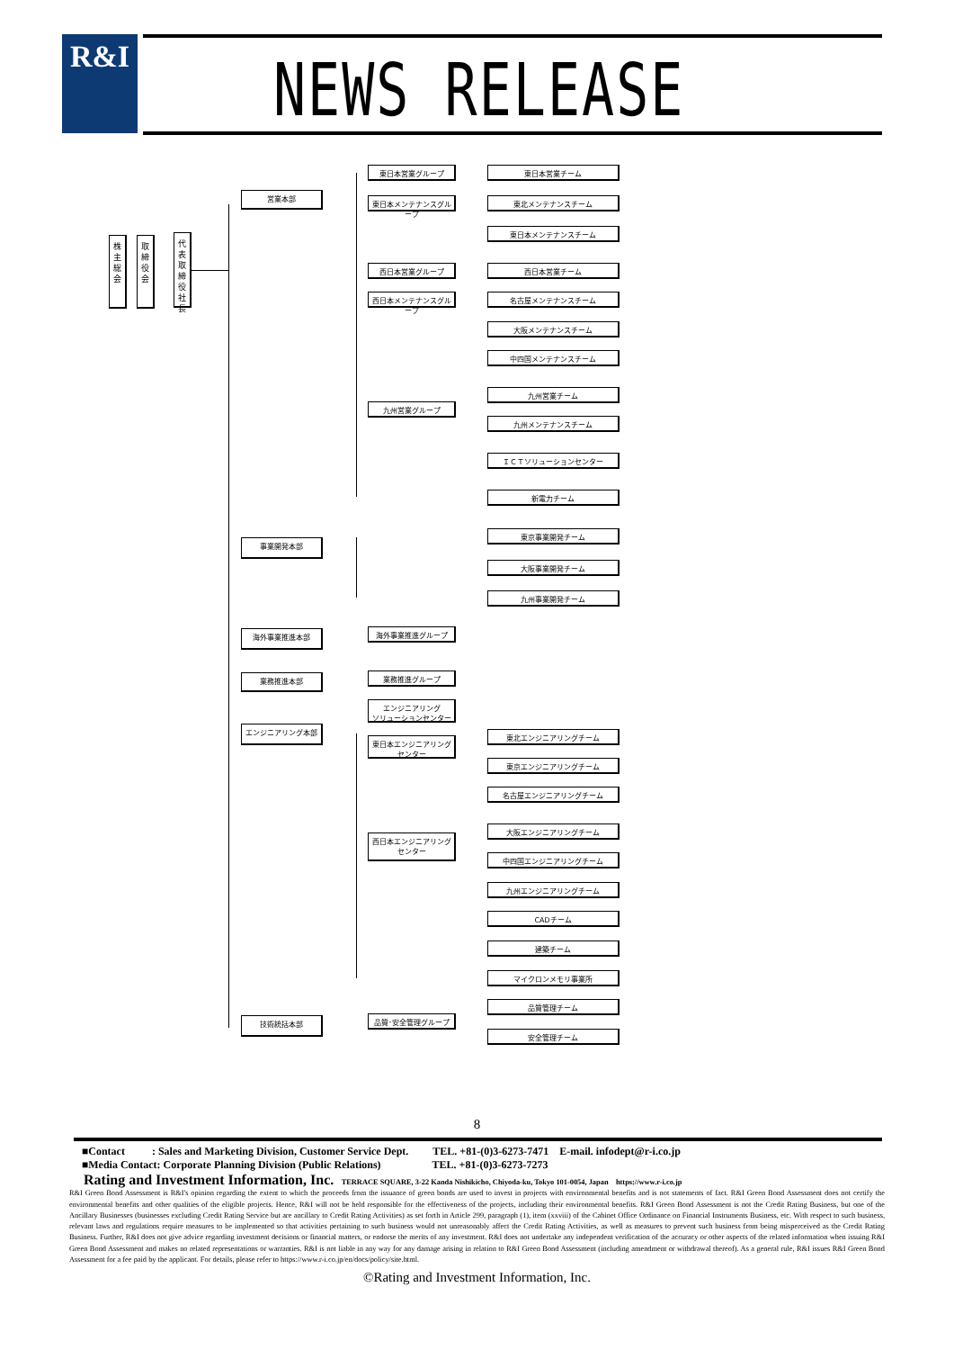R&I NEWS RELEASE
株
主
総
会
取
締
役
会
代
表
取
締
役
社
長
営業本部
事業開発本部
海外事業推進本部
業務推進本部
エンジニアリング本部
技術統括本部
東日本営業グループ
東日本メンテナンスグループ
西日本営業グループ
西日本メンテナンスグループ
九州営業グループ
海外事業推進グループ
業務推進グループ
エンジニアリング
ソリューションセンター
東日本エンジニアリングセンター
西日本エンジニアリングセンター
品質･安全管理グループ
東日本営業チーム
東北メンテナンスチーム
東日本メンテナンスチーム
西日本営業チーム
名古屋メンテナンスチーム
大阪メンテナンスチーム
中四国メンテナンスチーム
九州営業チーム
九州メンテナンスチーム
ＩＣＴソリューションセンター
新電力チーム
東京事業開発チーム
大阪事業開発チーム
九州事業開発チーム
東北エンジニアリングチーム
東京エンジニアリングチーム
名古屋エンジニアリングチーム
大阪エンジニアリングチーム
中四国エンジニアリングチーム
九州エンジニアリングチーム
CADチーム
建築チーム
マイクロンメモリ事業所
品質管理チーム
安全管理チーム
8
■Contact : Sales and Marketing Division, Customer Service Dept. TEL. +81-(0)3-6273-7471 E-mail. infodept@r-i.co.jp
■Media Contact: Corporate Planning Division (Public Relations) TEL. +81-(0)3-6273-7273
Rating and Investment Information, Inc. TERRACE SQUARE, 3-22 Kanda Nishikicho, Chiyoda-ku, Tokyo 101-0054, Japan https://www.r-i.co.jp
R&I Green Bond Assessment is R&I's opinion regarding the extent to which the proceeds from the issuance of green bonds are used to invest in projects with environmental benefits and is not statements of fact. R&I Green Bond Assessment does not certify the environmental benefits and other qualities of the eligible projects. Hence, R&I will not be held responsible for the effectiveness of the projects, including their environmental benefits. R&I Green Bond Assessment is not the Credit Rating Business, but one of the Ancillary Businesses (businesses excluding Credit Rating Service but are ancillary to Credit Rating Activities) as set forth in Article 299, paragraph (1), item (xxviii) of the Cabinet Office Ordinance on Financial Instruments Business, etc. With respect to such business, relevant laws and regulations require measures to be implemented so that activities pertaining to such business would not unreasonably affect the Credit Rating Activities, as well as measures to prevent such business from being misperceived as the Credit Rating Business. Further, R&I does not give advice regarding investment decisions or financial matters, or endorse the merits of any investment. R&I does not undertake any independent verification of the accuracy or other aspects of the related information when issuing R&I Green Bond Assessment and makes no related representations or warranties. R&I is not liable in any way for any damage arising in relation to R&I Green Bond Assessment (including amendment or withdrawal thereof). As a general rule, R&I issues R&I Green Bond Assessment for a fee paid by the applicant. For details, please refer to https://www.r-i.co.jp/en/docs/policy/site.html.
©Rating and Investment Information, Inc.